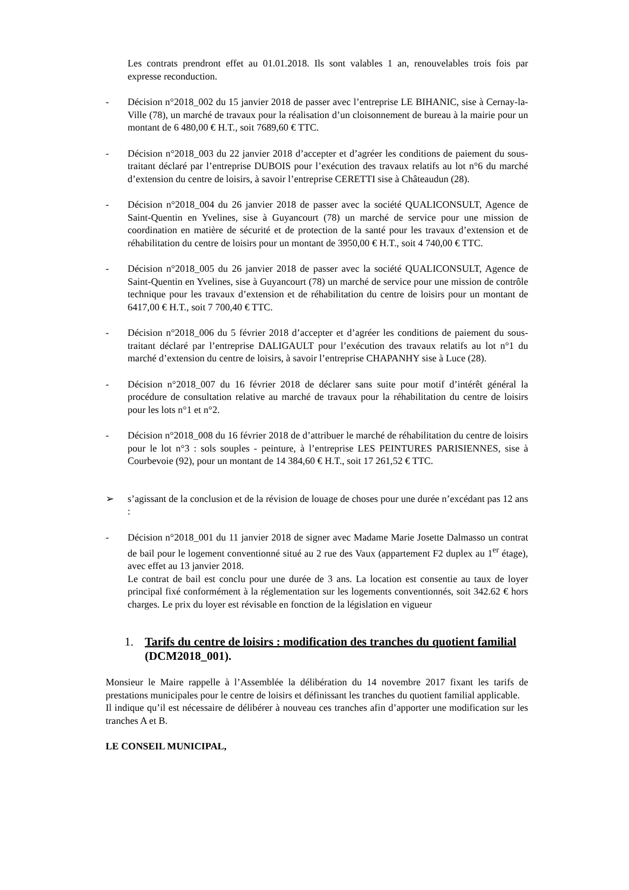Les contrats prendront effet au 01.01.2018. Ils sont valables 1 an, renouvelables trois fois par expresse reconduction.
- Décision n°2018_002 du 15 janvier 2018 de passer avec l’entreprise LE BIHANIC, sise à Cernay-la-Ville (78), un marché de travaux pour la réalisation d’un cloisonnement de bureau à la mairie pour un montant de 6 480,00 € H.T., soit 7689,60 € TTC.
- Décision n°2018_003 du 22 janvier 2018 d’accepter et d’agréer les conditions de paiement du sous-traitant déclaré par l’entreprise DUBOIS pour l’exécution des travaux relatifs au lot n°6 du marché d’extension du centre de loisirs, à savoir l’entreprise CERETTI sise à Châteaudun (28).
- Décision n°2018_004 du 26 janvier 2018 de passer avec la société QUALICONSULT, Agence de Saint-Quentin en Yvelines, sise à Guyancourt (78) un marché de service pour une mission de coordination en matière de sécurité et de protection de la santé pour les travaux d’extension et de réhabilitation du centre de loisirs pour un montant de 3950,00 € H.T., soit 4 740,00 € TTC.
- Décision n°2018_005 du 26 janvier 2018 de passer avec la société QUALICONSULT, Agence de Saint-Quentin en Yvelines, sise à Guyancourt (78) un marché de service pour une mission de contrôle technique pour les travaux d’extension et de réhabilitation du centre de loisirs pour un montant de 6417,00 € H.T., soit 7 700,40 € TTC.
- Décision n°2018_006 du 5 février 2018 d’accepter et d’agréer les conditions de paiement du sous-traitant déclaré par l’entreprise DALIGAULT pour l’exécution des travaux relatifs au lot n°1 du marché d’extension du centre de loisirs, à savoir l’entreprise CHAPANHY sise à Luce (28).
- Décision n°2018_007 du 16 février 2018 de déclarer sans suite pour motif d’intérêt général la procédure de consultation relative au marché de travaux pour la réhabilitation du centre de loisirs pour les lots n°1 et n°2.
- Décision n°2018_008 du 16 février 2018 de d’attribuer le marché de réhabilitation du centre de loisirs pour le lot n°3 : sols souples - peinture, à l’entreprise LES PEINTURES PARISIENNES, sise à Courbevoie (92), pour un montant de 14 384,60 € H.T., soit 17 261,52 € TTC.
➢ s’agissant de la conclusion et de la révision de louage de choses pour une durée n’excédant pas 12 ans :
- Décision n°2018_001 du 11 janvier 2018 de signer avec Madame Marie Josette Dalmasso un contrat de bail pour le logement conventionné situé au 2 rue des Vaux (appartement F2 duplex au 1<sup>er</sup> étage), avec effet au 13 janvier 2018.
Le contrat de bail est conclu pour une durée de 3 ans. La location est consentie au taux de loyer principal fixé conformément à la réglementation sur les logements conventionnés, soit 342.62 € hors charges. Le prix du loyer est révisable en fonction de la législation en vigueur
1. Tarifs du centre de loisirs : modification des tranches du quotient familial (DCM2018_001).
Monsieur le Maire rappelle à l’Assemblée la délibération du 14 novembre 2017 fixant les tarifs de prestations municipales pour le centre de loisirs et définissant les tranches du quotient familial applicable.
Il indique qu’il est nécessaire de délibérer à nouveau ces tranches afin d’apporter une modification sur les tranches A et B.
LE CONSEIL MUNICIPAL,